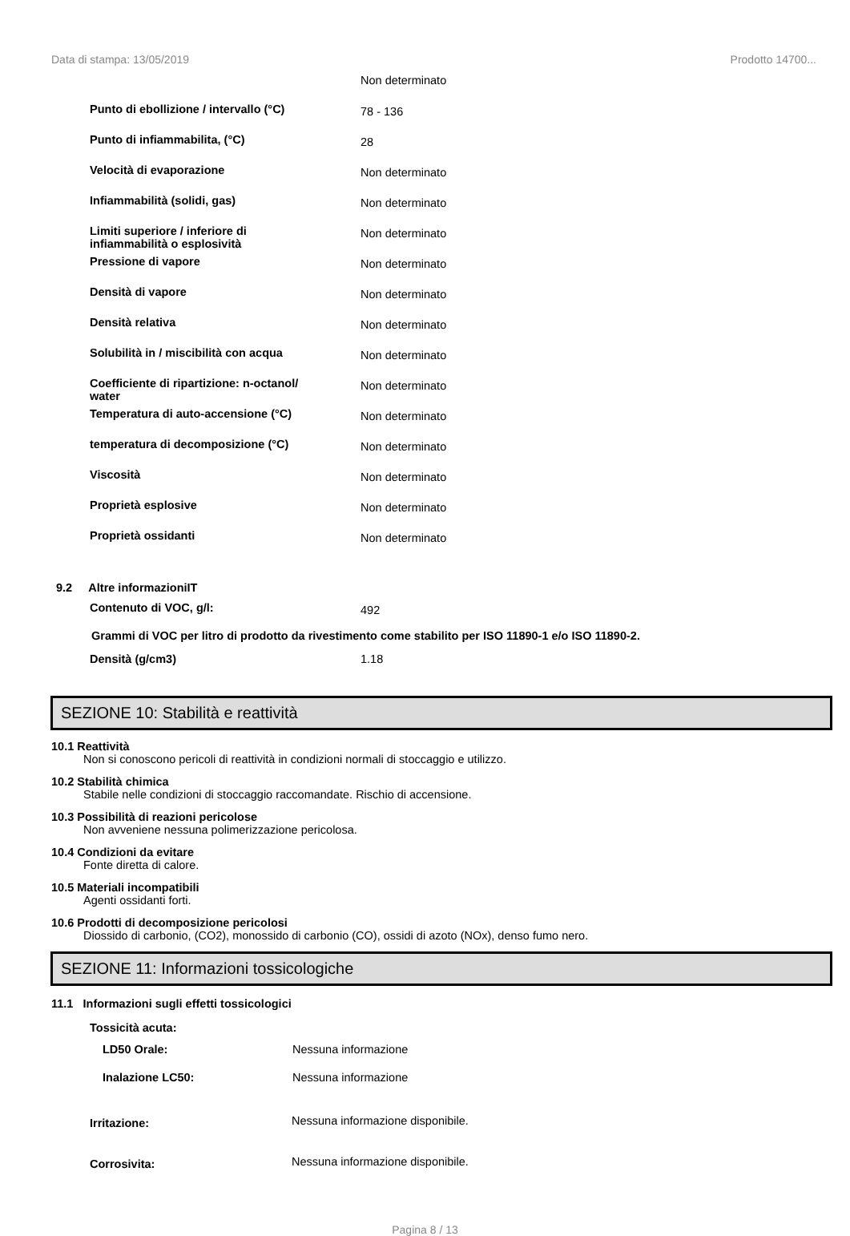Data di stampa: 13/05/2019 Prodotto 14700...
| | Non determinato |
| Punto di ebollizione / intervallo (°C) | 78 - 136 |
| Punto di infiammabilita, (°C) | 28 |
| Velocità di evaporazione | Non determinato |
| Infiammabilità (solidi, gas) | Non determinato |
| Limiti superiore / inferiore di infiammabilità o esplosività | Non determinato |
| Pressione di vapore | Non determinato |
| Densità di vapore | Non determinato |
| Densità relativa | Non determinato |
| Solubilità in / miscibilità con acqua | Non determinato |
| Coefficiente di ripartizione: n-octanol/ water | Non determinato |
| Temperatura di auto-accensione (°C) | Non determinato |
| temperatura di decomposizione (°C) | Non determinato |
| Viscosità | Non determinato |
| Proprietà esplosive | Non determinato |
| Proprietà ossidanti | Non determinato |
9.2 Altre informazioniIT
| Contenuto di VOC, g/l: | 492 |
Grammi di VOC per litro di prodotto da rivestimento come stabilito per ISO 11890-1 e/o ISO 11890-2.
| Densità (g/cm3) | 1.18 |
SEZIONE 10: Stabilità e reattività
10.1 Reattività
Non si conoscono pericoli di reattività in condizioni normali di stoccaggio e utilizzo.
10.2 Stabilità chimica
Stabile nelle condizioni di stoccaggio raccomandate. Rischio di accensione.
10.3 Possibilità di reazioni pericolose
Non avveniene nessuna polimerizzazione pericolosa.
10.4 Condizioni da evitare
Fonte diretta di calore.
10.5 Materiali incompatibili
Agenti ossidanti forti.
10.6 Prodotti di decomposizione pericolosi
Diossido di carbonio, (CO2), monossido di carbonio (CO), ossidi di azoto (NOx), denso fumo nero.
SEZIONE 11: Informazioni tossicologiche
11.1 Informazioni sugli effetti tossicologici
Tossicità acuta:
| LD50 Orale: | Nessuna informazione |
| Inalazione LC50: | Nessuna informazione |
| Irritazione: | Nessuna informazione disponibile. |
| Corrosivita: | Nessuna informazione disponibile. |
Pagina 8 / 13